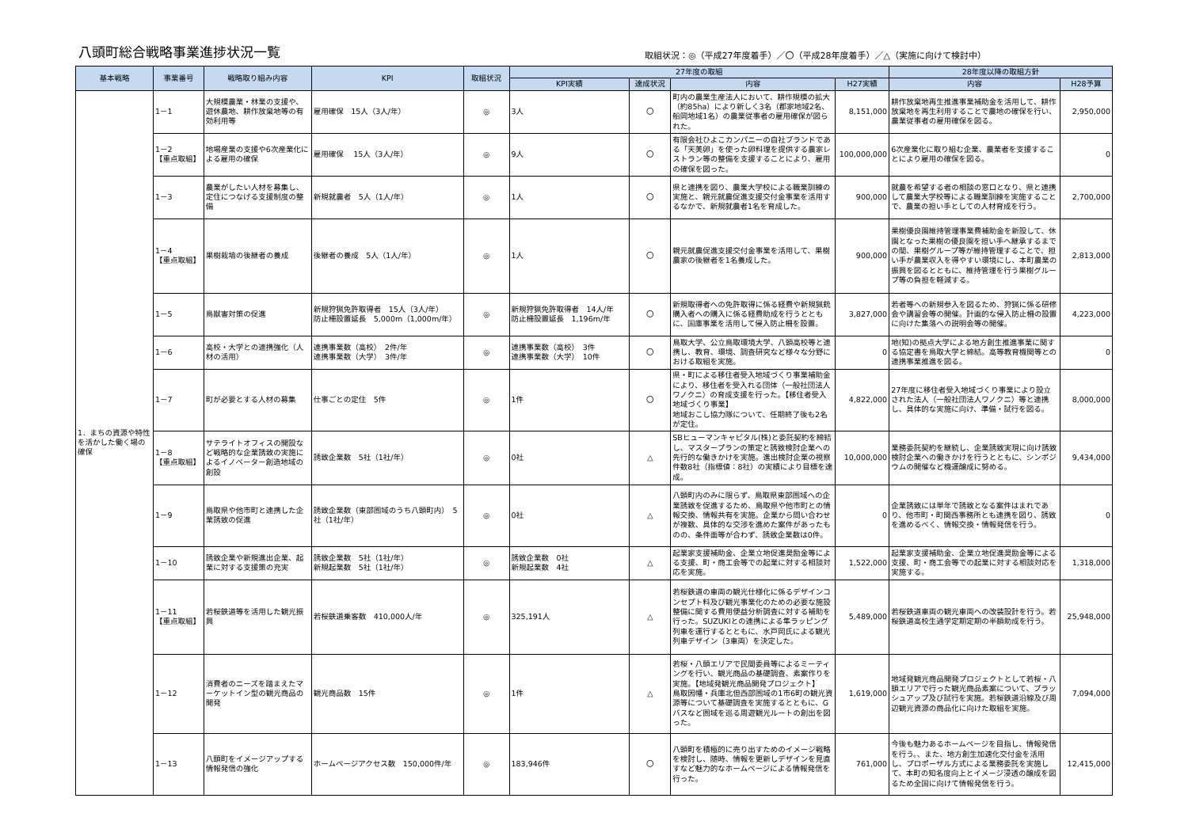八頭町総合戦略事業進捗状況一覧
取組状況：◎（平成27年度着手）／〇（平成28年度着手）／△（実施に向けて検討中）
| 基本戦略 | 事業番号 | 戦略取り組み内容 | KPI | 取組状況 | 27年度の取組 | | | | 28年度以降の取組方針 | |
| --- | --- | --- | --- | --- | --- | --- | --- | --- | --- | --- |
| | | | | | KPI実績 | 達成状況 | 内容 | H27実績 | 内容 | H28予算 |
| 1．まちの資源や特性を活かした働く場の確保 | 1－1 | 大規模農業・林業の支援や、遊休農地、耕作放棄地等の有効利用等 | 雇用確保 15人（3人/年） | ◎ | 3人 | 〇 | 町内の農業生産法人において、耕作規模の拡大（約85ha）により新しく3名（郡家地域2名、船岡地域1名）の農業従事者の雇用確保が図られた。 | 8,151,000 | 耕作放棄地再生推進事業補助金を活用して、耕作放棄地を再生利用することで農地の確保を行い、農業従事者の雇用確保を図る。 | 2,950,000 |
| | 1－2 【重点取組】 | 地場産業の支援や6次産業化による雇用の確保 | 雇用確保 15人（3人/年） | ◎ | 9人 | 〇 | 有限会社ひよこカンパニーの自社ブランドである「天美卵」を使った卵料理を提供する農家レストラン等の整備を支援することにより、雇用の確保を図った。 | 100,000,000 | 6次産業化に取り組む企業、農業者を支援することにより雇用の確保を図る。 | 0 |
| | 1－3 | 農業がしたい人材を募集し、定住につなげる支援制度の整備 | 新規就農者 5人（1人/年） | ◎ | 1人 | 〇 | 県と連携を図り、農業大学校による職業訓練の実施と、親元就農促進支援交付金事業を活用するなかで、新規就農者1名を育成した。 | 900,000 | 就農を希望する者の相談の窓口となり、県と連携して農業大学校等による職業訓練を実施することで、農業の担い手としての人材育成を行う。 | 2,700,000 |
| | 1－4 【重点取組】 | 果樹栽培の後継者の養成 | 後継者の養成 5人（1人/年） | ◎ | 1人 | 〇 | 親元就農促進支援交付金事業を活用して、果樹農家の後継者を1名養成した。 | 900,000 | 果樹優良園維持管理事業費補助金を新設して、休園となった果樹の優良園を担い手へ継承するまでの間、果樹グループ等が維持管理することで、担い手が農業収入を得やすい環境にし、本町農業の振興を図るとともに、維持管理を行う果樹グループ等の負担を軽減する。 | 2,813,000 |
| | 1－5 | 鳥獣害対策の促進 | 新規狩猟免許取得者 15人（3人/年） 防止柵設置延長 5,000m（1,000m/年） | ◎ | 新規狩猟免許取得者 14人/年 防止柵設置延長 1,196m/年 | 〇 | 新規取得者への免許取得に係る経費や新規猟銃購入者への購入に係る経費助成を行うとともに、国庫事業を活用して侵入防止柵を設置。 | 3,827,000 | 若者等への新規参入を図るため、狩猟に係る研修会や講習会等の開催。計画的な侵入防止柵の設置に向けた集落への説明会等の開催。 | 4,223,000 |
| | 1－6 | 高校・大学との連携強化（人材の活用） | 連携事業数（高校） 2件/年 連携事業数（大学） 3件/年 | ◎ | 連携事業数（高校） 3件 連携事業数（大学） 10件 | 〇 | 鳥取大学、公立鳥取環境大学、八頭高校等と連携し、教育、環境、調査研究など様々な分野における取組を実施。 | 0 | 地(知)の拠点大学による地方創生推進事業に関する協定書を鳥取大学と締結。高等教育機関等との連携事業推進を図る。 | 0 |
| | 1－7 | 町が必要とする人材の募集 | 仕事ごとの定住 5件 | ◎ | 1件 | 〇 | 県・町による移住者受入地域づくり事業補助金により、移住者を受入れる団体（一般社団法人ワノクニ）の育成支援を行った。【移住者受入地域づくり事業】 地域おこし協力隊について、任期終了後も2名が定住。 | 4,822,000 | 27年度に移住者受入地域づくり事業により設立された法人（一般社団法人ワノクニ）等と連携し、具体的な実施に向け、準備・試行を図る。 | 8,000,000 |
| | 1－8 【重点取組】 | サテライトオフィスの開設など戦略的な企業誘致の実施によるイノベーター創造地域の創設 | 誘致企業数 5社（1社/年） | ◎ | 0社 | △ | SBヒューマンキャピタル(株)と委託契約を締結し、マスタープランの策定と誘致検討企業への先行的な働きかけを実施。進出検討企業の視察件数8社（指標値：8社）の実績により目標を達成。 | 10,000,000 | 業務委託契約を継続し、企業誘致実現に向け誘致検討企業への働きかけを行うとともに、シンポジウムの開催など機運醸成に努める。 | 9,434,000 |
| | 1－9 | 鳥取県や他市町と連携した企業誘致の促進 | 誘致企業数（東部圏域のうち八頭町内） 5社（1社/年） | ◎ | 0社 | △ | 八頭町内のみに限らず、鳥取県東部圏域への企業誘致を促進するため、鳥取県や他市町との情報交換、情報共有を実施。企業から問い合わせが複数、具体的な交渉を進めた案件があったものの、条件面等が合わず、誘致企業数は0件。 | 0 | 企業誘致には単年で誘致となる案件はまれであり、他市町・町関西事務所とも連携を図り、誘致を進めるべく、情報交換・情報発信を行う。 | 0 |
| | 1－10 | 誘致企業や新規進出企業、起業に対する支援策の充実 | 誘致企業数 5社（1社/年） 新規起業数 5社（1社/年） | ◎ | 誘致企業数 0社 新規起業数 4社 | △ | 起業家支援補助金、企業立地促進奨励金等による支援、町・商工会等での起業に対する相談対応を実施。 | 1,522,000 | 起業家支援補助金、企業立地促進奨励金等による支援、町・商工会等での起業に対する相談対応を実施する。 | 1,318,000 |
| | 1－11 【重点取組】 | 若桜鉄道等を活用した観光振興 | 若桜鉄道乗客数 410,000人/年 | ◎ | 325,191人 | △ | 若桜鉄道の車両の観光仕様化に係るデザインコンセプト料及び観光事業化のための必要な施設整備に関する費用便益分析調査に対する補助を行った。SUZUKIとの連携による隼ラッピング列車を運行するとともに、水戸岡氏による観光列車デザイン（3車両）を決定した。 | 5,489,000 | 若桜鉄道車両の観光車両への改装設計を行う。若桜鉄道高校生通学定期定期の半額助成を行う。 | 25,948,000 |
| | 1－12 | 消費者のニーズを踏まえたマーケットイン型の観光商品の開発 | 観光商品数 15件 | ◎ | 1件 | △ | 若桜・八頭エリアで民間委員等によるミーティングを行い、観光商品の基礎調査、素案作りを実施。【地域発観光商品開発プロジェクト】 鳥取因幡・兵庫北但西部圏域の1市6町の観光資源等について基礎調査を実施するとともに、Gバスなど圏域を巡る周遊観光ルートの創出を図った。 | 1,619,000 | 地域発観光商品開発プロジェクトとして若桜・八頭エリアで行った観光商品素案について、ブラッシュアップ及び試行を実施。若桜鉄道沿線及び周辺観光資源の商品化に向けた取組を実施。 | 7,094,000 |
| | 1－13 | 八頭町をイメージアップする情報発信の強化 | ホームページアクセス数 150,000件/年 | ◎ | 183,946件 | 〇 | 八頭町を積極的に売り出すためのイメージ戦略を検討し、随時、情報を更新しデザインを見直すなど魅力的なホームページによる情報発信を行った。 | 761,000 | 今後も魅力あるホームページを目指し、情報発信を行う。、また、地方創生加速化交付金を活用し、プロポーザル方式による業務委託を実施して、本町の知名度向上とイメージ浸透の醸成を図るため全国に向けて情報発信を行う。 | 12,415,000 |